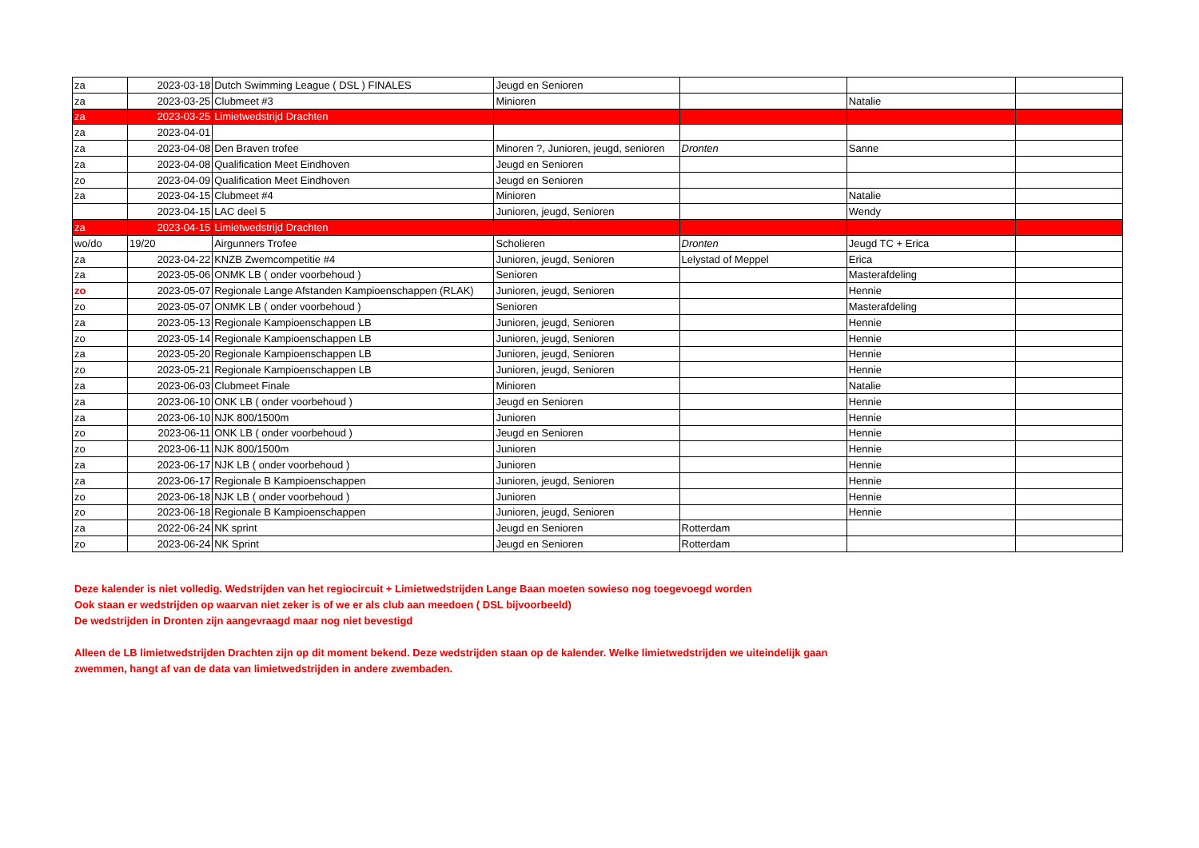| za | 2023-03-18 | Dutch Swimming League ( DSL ) FINALES | Jeugd en Senioren | | | |
| za | 2023-03-25 | Clubmeet #3 | Minioren | | Natalie | |
| za | 2023-03-25 | Limietwedstrijd Drachten | | | | |
| za | 2023-04-01 | | | | | |
| za | 2023-04-08 | Den Braven trofee | Minoren ?, Junioren, jeugd, senioren | Dronten | Sanne | |
| za | 2023-04-08 | Qualification Meet Eindhoven | Jeugd en Senioren | | | |
| zo | 2023-04-09 | Qualification Meet Eindhoven | Jeugd en Senioren | | | |
| za | 2023-04-15 | Clubmeet #4 | Minioren | | Natalie | |
| | 2023-04-15 | LAC deel 5 | Junioren, jeugd, Senioren | | Wendy | |
| za | 2023-04-15 | Limietwedstrijd Drachten | | | | |
| wo/do | 19/20 | Airgunners Trofee | Scholieren | Dronten | Jeugd TC + Erica | |
| za | 2023-04-22 | KNZB Zwemcompetitie #4 | Junioren, jeugd, Senioren | Lelystad of Meppel | Erica | |
| za | 2023-05-06 | ONMK LB ( onder voorbehoud ) | Senioren | | Masterafdeling | |
| zo | 2023-05-07 | Regionale Lange Afstanden Kampioenschappen (RLAK) | Junioren, jeugd, Senioren | | Hennie | |
| zo | 2023-05-07 | ONMK LB ( onder voorbehoud ) | Senioren | | Masterafdeling | |
| za | 2023-05-13 | Regionale Kampioenschappen LB | Junioren, jeugd, Senioren | | Hennie | |
| zo | 2023-05-14 | Regionale Kampioenschappen LB | Junioren, jeugd, Senioren | | Hennie | |
| za | 2023-05-20 | Regionale Kampioenschappen LB | Junioren, jeugd, Senioren | | Hennie | |
| zo | 2023-05-21 | Regionale Kampioenschappen LB | Junioren, jeugd, Senioren | | Hennie | |
| za | 2023-06-03 | Clubmeet Finale | Minioren | | Natalie | |
| za | 2023-06-10 | ONK LB ( onder voorbehoud ) | Jeugd en Senioren | | Hennie | |
| za | 2023-06-10 | NJK 800/1500m | Junioren | | Hennie | |
| zo | 2023-06-11 | ONK LB ( onder voorbehoud ) | Jeugd en Senioren | | Hennie | |
| zo | 2023-06-11 | NJK 800/1500m | Junioren | | Hennie | |
| za | 2023-06-17 | NJK LB ( onder voorbehoud ) | Junioren | | Hennie | |
| za | 2023-06-17 | Regionale B Kampioenschappen | Junioren, jeugd, Senioren | | Hennie | |
| zo | 2023-06-18 | NJK LB ( onder voorbehoud ) | Junioren | | Hennie | |
| zo | 2023-06-18 | Regionale B Kampioenschappen | Junioren, jeugd, Senioren | | Hennie | |
| za | 2022-06-24 | NK sprint | Jeugd en Senioren | Rotterdam | | |
| zo | 2023-06-24 | NK Sprint | Jeugd en Senioren | Rotterdam | | |
Deze kalender is niet volledig. Wedstrijden van het regiocircuit + Limietwedstrijden Lange Baan moeten sowieso nog toegevoegd worden
Ook staan er wedstrijden op waarvan niet zeker is of we er als club aan meedoen ( DSL bijvoorbeeld)
De wedstrijden in Dronten zijn aangevraagd maar nog niet bevestigd
Alleen de LB limietwedstrijden Drachten zijn op dit moment bekend. Deze wedstrijden staan op de kalender. Welke limietwedstrijden we uiteindelijk gaan
zwemmen, hangt af van de data van limietwedstrijden in andere zwembaden.